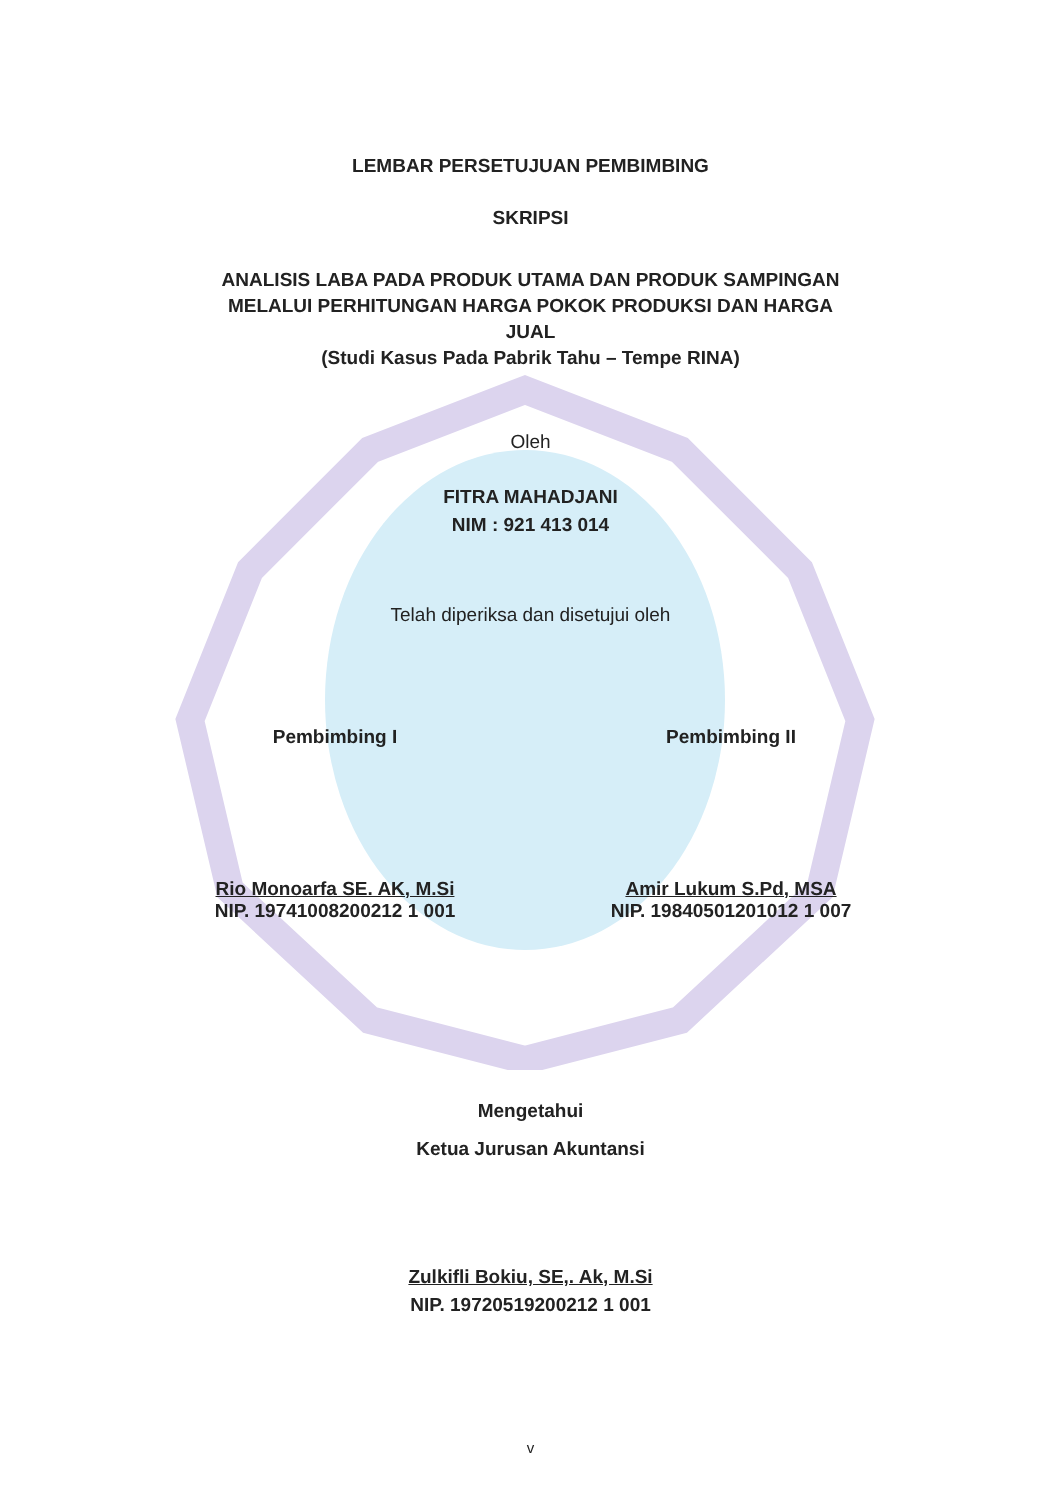LEMBAR PERSETUJUAN PEMBIMBING
SKRIPSI
ANALISIS LABA PADA PRODUK UTAMA DAN PRODUK SAMPINGAN
MELALUI PERHITUNGAN HARGA POKOK PRODUKSI DAN HARGA
JUAL
(Studi Kasus Pada Pabrik Tahu – Tempe RINA)
Oleh
FITRA MAHADJANI
NIM : 921 413 014
Telah diperiksa dan disetujui oleh
Pembimbing I
Rio Monoarfa SE. AK, M.Si
NIP. 19741008200212 1 001
Pembimbing II
Amir Lukum S.Pd, MSA
NIP. 19840501201012 1 007
Mengetahui
Ketua Jurusan Akuntansi
Zulkifli Bokiu, SE,. Ak, M.Si
NIP. 19720519200212 1 001
v